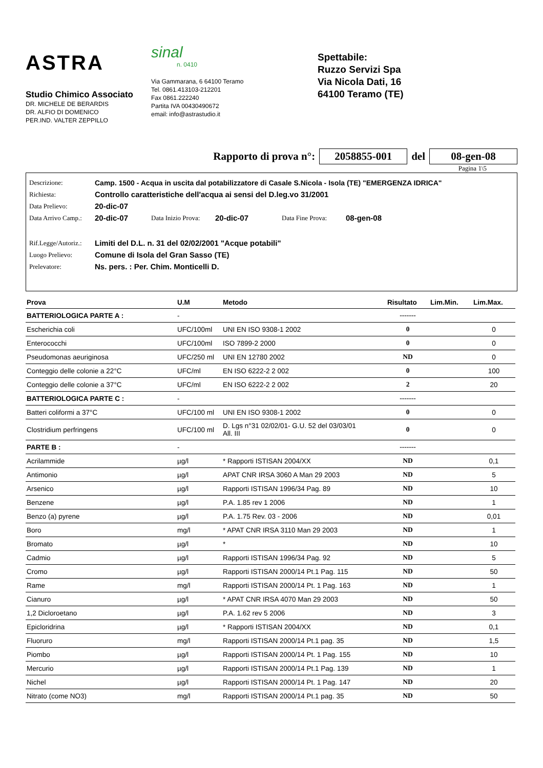ASTRA
Studio Chimico Associato
DR. MICHELE DE BERARDIS
DR. ALFIO DI DOMENICO
PER.IND. VALTER ZEPPILLO
sinal
n. 0410
Via Gammarana, 6 64100 Teramo
Tel. 0861.413103-212201
Fax 0861.222240
Partita IVA 00430490672
email: info@astrastudio.it
Spettabile:
Ruzzo Servizi Spa
Via Nicola Dati, 16
64100 Teramo (TE)
Rapporto di prova n°: 2058855-001 del 08-gen-08
Pagina 1\5
| Descrizione: | Camp. 1500 - Acqua in uscita dal potabilizzatore di Casale S.Nicola - Isola (TE) "EMERGENZA IDRICA" | | | | |
| Richiesta: | Controllo caratteristiche dell'acqua ai sensi del D.leg.vo 31/2001 | | | | |
| Data Prelievo: | 20-dic-07 | | | | |
| Data Arrivo Camp.: | 20-dic-07 | Data Inizio Prova: | 20-dic-07 | Data Fine Prova: | 08-gen-08 |
| Rif.Legge/Autoriz.: | Limiti del D.L. n. 31 del 02/02/2001 "Acque potabili" | | | | |
| Luogo Prelievo: | Comune di Isola del Gran Sasso (TE) | | | | |
| Prelevatore: | Ns. pers. : Per. Chim. Monticelli D. | | | | |
| Prova | U.M | Metodo | Risultato | Lim.Min. | Lim.Max. |
| --- | --- | --- | --- | --- | --- |
| BATTERIOLOGICA PARTE A : | - | | ------- | | |
| Escherichia coli | UFC/100ml | UNI EN ISO 9308-1 2002 | 0 | | 0 |
| Enterococchi | UFC/100ml | ISO 7899-2 2000 | 0 | | 0 |
| Pseudomonas aeuriginosa | UFC/250 ml | UNI EN 12780 2002 | ND | | 0 |
| Conteggio delle colonie a 22°C | UFC/ml | EN ISO 6222-2 2 002 | 0 | | 100 |
| Conteggio delle colonie a 37°C | UFC/ml | EN ISO 6222-2 2 002 | 2 | | 20 |
| BATTERIOLOGICA PARTE C : | - | | ------- | | |
| Batteri coliformi a 37°C | UFC/100 ml | UNI EN ISO 9308-1 2002 | 0 | | 0 |
| Clostridium perfringens | UFC/100 ml | D. Lgs n°31 02/02/01- G.U. 52 del 03/03/01 All. III | 0 | | 0 |
| PARTE B : | - | | ------- | | |
| Acrilammide | µg/l | * Rapporti ISTISAN 2004/XX | ND | | 0,1 |
| Antimonio | µg/l | APAT CNR IRSA 3060 A Man 29 2003 | ND | | 5 |
| Arsenico | µg/l | Rapporti ISTISAN 1996/34 Pag. 89 | ND | | 10 |
| Benzene | µg/l | P.A. 1.85 rev 1 2006 | ND | | 1 |
| Benzo (a) pyrene | µg/l | P.A. 1.75 Rev. 03 - 2006 | ND | | 0,01 |
| Boro | mg/l | * APAT CNR IRSA 3110 Man 29 2003 | ND | | 1 |
| Bromato | µg/l | * | ND | | 10 |
| Cadmio | µg/l | Rapporti ISTISAN 1996/34 Pag. 92 | ND | | 5 |
| Cromo | µg/l | Rapporti ISTISAN 2000/14 Pt.1 Pag. 115 | ND | | 50 |
| Rame | mg/l | Rapporti ISTISAN 2000/14 Pt. 1 Pag. 163 | ND | | 1 |
| Cianuro | µg/l | * APAT CNR IRSA 4070 Man 29 2003 | ND | | 50 |
| 1,2 Dicloroetano | µg/l | P.A. 1.62 rev 5 2006 | ND | | 3 |
| Epicloridrina | µg/l | * Rapporti ISTISAN 2004/XX | ND | | 0,1 |
| Fluoruro | mg/l | Rapporti ISTISAN 2000/14 Pt.1 pag. 35 | ND | | 1,5 |
| Piombo | µg/l | Rapporti ISTISAN 2000/14 Pt. 1 Pag. 155 | ND | | 10 |
| Mercurio | µg/l | Rapporti ISTISAN 2000/14 Pt.1 Pag. 139 | ND | | 1 |
| Nichel | µg/l | Rapporti ISTISAN 2000/14 Pt. 1 Pag. 147 | ND | | 20 |
| Nitrato (come NO3) | mg/l | Rapporti ISTISAN 2000/14 Pt.1 pag. 35 | ND | | 50 |